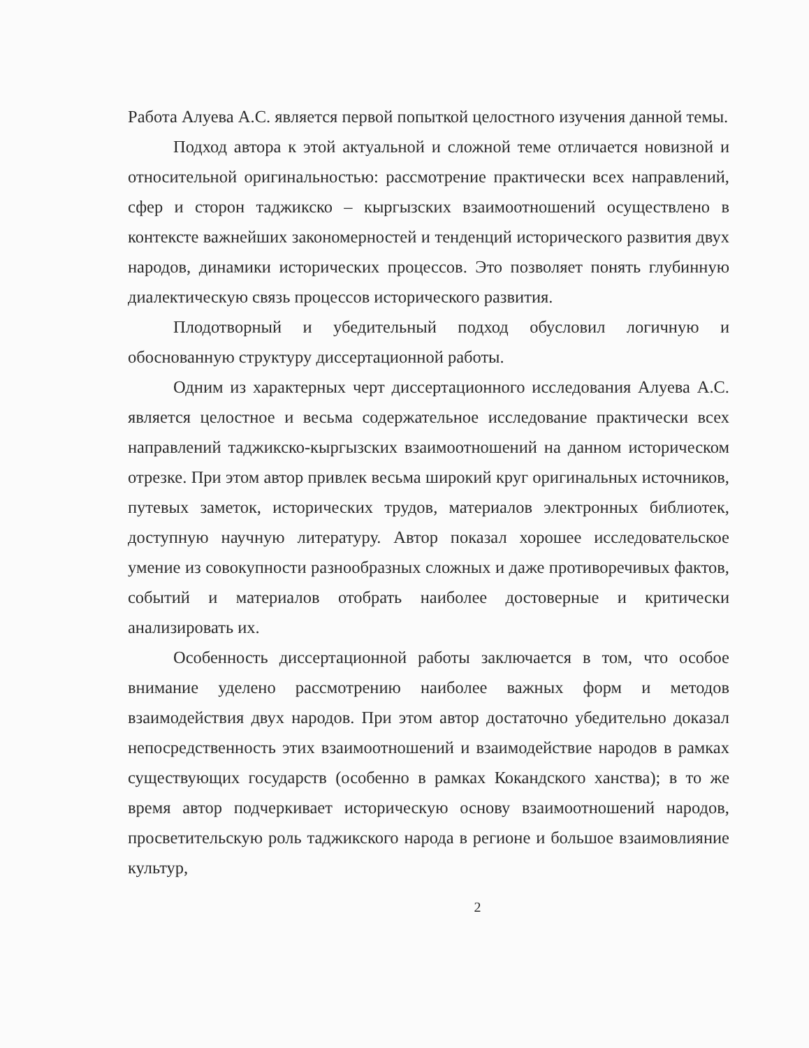Работа Алуева А.С. является первой попыткой целостного изучения данной темы.
Подход автора к этой актуальной и сложной теме отличается новизной и относительной оригинальностью: рассмотрение практически всех направлений, сфер и сторон таджикско – кыргызских взаимоотношений осуществлено в контексте важнейших закономерностей и тенденций исторического развития двух народов, динамики исторических процессов. Это позволяет понять глубинную диалектическую связь процессов исторического развития.
Плодотворный и убедительный подход обусловил логичную и обоснованную структуру диссертационной работы.
Одним из характерных черт диссертационного исследования Алуева А.С. является целостное и весьма содержательное исследование практически всех направлений таджикско-кыргызских взаимоотношений на данном историческом отрезке. При этом автор привлек весьма широкий круг оригинальных источников, путевых заметок, исторических трудов, материалов электронных библиотек, доступную научную литературу. Автор показал хорошее исследовательское умение из совокупности разнообразных сложных и даже противоречивых фактов, событий и материалов отобрать наиболее достоверные и критически анализировать их.
Особенность диссертационной работы заключается в том, что особое внимание уделено рассмотрению наиболее важных форм и методов взаимодействия двух народов. При этом автор достаточно убедительно доказал непосредственность этих взаимоотношений и взаимодействие народов в рамках существующих государств (особенно в рамках Кокандского ханства); в то же время автор подчеркивает историческую основу взаимоотношений народов, просветительскую роль таджикского народа в регионе и большое взаимовлияние культур,
2